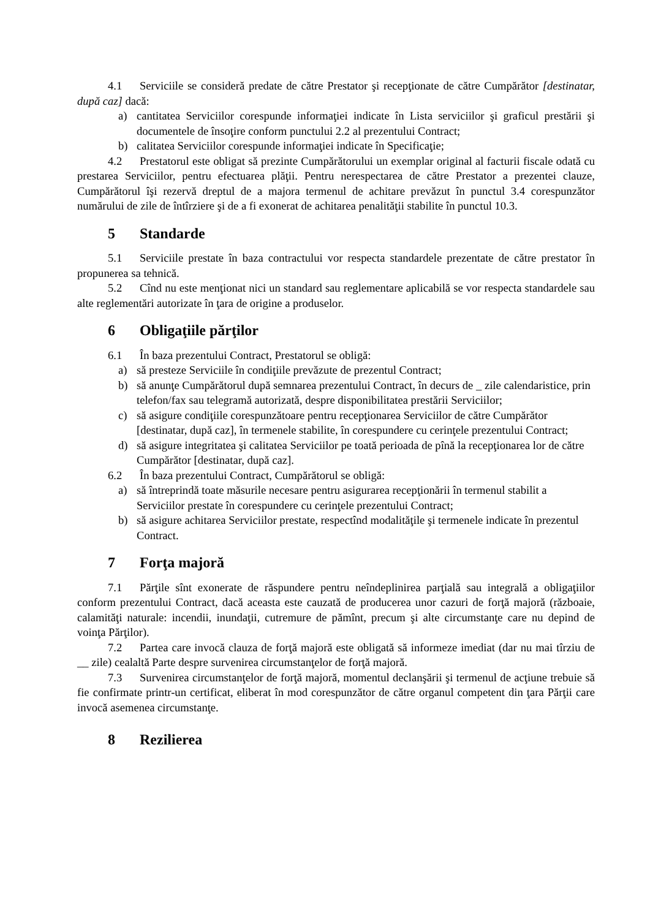4.1 Serviciile se consideră predate de către Prestator şi recepţionate de către Cumpărător [destinatar, după caz] dacă:
a) cantitatea Serviciilor corespunde informaţiei indicate în Lista serviciilor şi graficul prestării şi documentele de însoţire conform punctului 2.2 al prezentului Contract;
b) calitatea Serviciilor corespunde informaţiei indicate în Specificaţie;
4.2 Prestatorul este obligat să prezinte Cumpărătorului un exemplar original al facturii fiscale odată cu prestarea Serviciilor, pentru efectuarea plăţii. Pentru nerespectarea de către Prestator a prezentei clauze, Cumpărătorul îşi rezervă dreptul de a majora termenul de achitare prevăzut în punctul 3.4 corespunzător numărului de zile de întîrziere şi de a fi exonerat de achitarea penalităţii stabilite în punctul 10.3.
5 Standarde
5.1 Serviciile prestate în baza contractului vor respecta standardele prezentate de către prestator în propunerea sa tehnică.
5.2 Cînd nu este menţionat nici un standard sau reglementare aplicabilă se vor respecta standardele sau alte reglementări autorizate în ţara de origine a produselor.
6 Obligaţiile părţilor
6.1 În baza prezentului Contract, Prestatorul se obligă:
a) să presteze Serviciile în condiţiile prevăzute de prezentul Contract;
b) să anunţe Cumpărătorul după semnarea prezentului Contract, în decurs de _ zile calendaristice, prin telefon/fax sau telegramă autorizată, despre disponibilitatea prestării Serviciilor;
c) să asigure condiţiile corespunzătoare pentru recepţionarea Serviciilor de către Cumpărător [destinatar, după caz], în termenele stabilite, în corespundere cu cerinţele prezentului Contract;
d) să asigure integritatea şi calitatea Serviciilor pe toată perioada de pînă la recepţionarea lor de către Cumpărător [destinatar, după caz].
6.2 În baza prezentului Contract, Cumpărătorul se obligă:
a) să întreprindă toate măsurile necesare pentru asigurarea recepţionării în termenul stabilit a Serviciilor prestate în corespundere cu cerinţele prezentului Contract;
b) să asigure achitarea Serviciilor prestate, respectînd modalităţile şi termenele indicate în prezentul Contract.
7 Forţa majoră
7.1 Părţile sînt exonerate de răspundere pentru neîndeplinirea parţială sau integrală a obligaţiilor conform prezentului Contract, dacă aceasta este cauzată de producerea unor cazuri de forţă majoră (războaie, calamităţi naturale: incendii, inundaţii, cutremure de pămînt, precum şi alte circumstanţe care nu depind de voinţa Părţilor).
7.2 Partea care invocă clauza de forţă majoră este obligată să informeze imediat (dar nu mai tîrziu de __ zile) cealaltă Parte despre survenirea circumstanţelor de forţă majoră.
7.3 Survenirea circumstanţelor de forţă majoră, momentul declanşării şi termenul de acţiune trebuie să fie confirmate printr-un certificat, eliberat în mod corespunzător de către organul competent din ţara Părţii care invocă asemenea circumstanţe.
8 Rezilierea